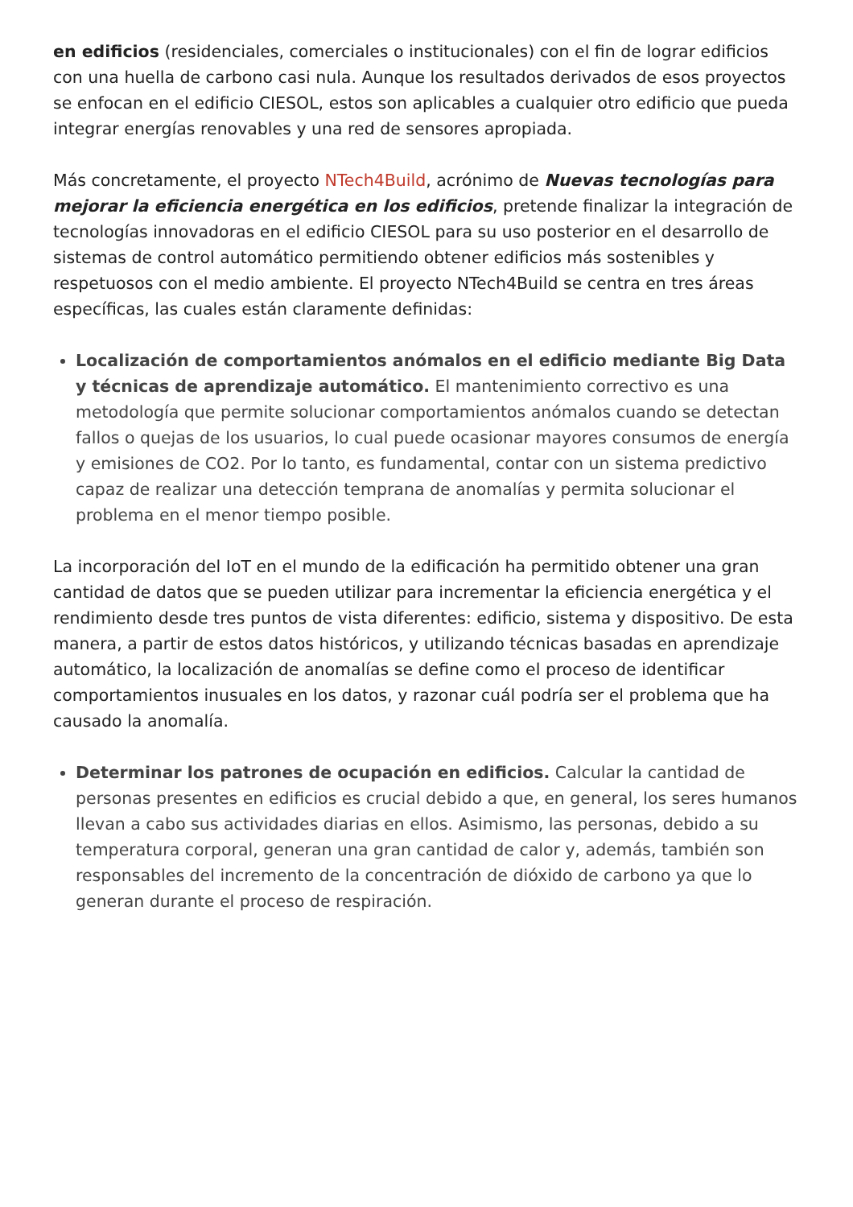en edificios (residenciales, comerciales o institucionales) con el fin de lograr edificios con una huella de carbono casi nula. Aunque los resultados derivados de esos proyectos se enfocan en el edificio CIESOL, estos son aplicables a cualquier otro edificio que pueda integrar energías renovables y una red de sensores apropiada.
Más concretamente, el proyecto NTech4Build, acrónimo de Nuevas tecnologías para mejorar la eficiencia energética en los edificios, pretende finalizar la integración de tecnologías innovadoras en el edificio CIESOL para su uso posterior en el desarrollo de sistemas de control automático permitiendo obtener edificios más sostenibles y respetuosos con el medio ambiente. El proyecto NTech4Build se centra en tres áreas específicas, las cuales están claramente definidas:
Localización de comportamientos anómalos en el edificio mediante Big Data y técnicas de aprendizaje automático. El mantenimiento correctivo es una metodología que permite solucionar comportamientos anómalos cuando se detectan fallos o quejas de los usuarios, lo cual puede ocasionar mayores consumos de energía y emisiones de CO2. Por lo tanto, es fundamental, contar con un sistema predictivo capaz de realizar una detección temprana de anomalías y permita solucionar el problema en el menor tiempo posible.
La incorporación del IoT en el mundo de la edificación ha permitido obtener una gran cantidad de datos que se pueden utilizar para incrementar la eficiencia energética y el rendimiento desde tres puntos de vista diferentes: edificio, sistema y dispositivo. De esta manera, a partir de estos datos históricos, y utilizando técnicas basadas en aprendizaje automático, la localización de anomalías se define como el proceso de identificar comportamientos inusuales en los datos, y razonar cuál podría ser el problema que ha causado la anomalía.
Determinar los patrones de ocupación en edificios. Calcular la cantidad de personas presentes en edificios es crucial debido a que, en general, los seres humanos llevan a cabo sus actividades diarias en ellos. Asimismo, las personas, debido a su temperatura corporal, generan una gran cantidad de calor y, además, también son responsables del incremento de la concentración de dióxido de carbono ya que lo generan durante el proceso de respiración.